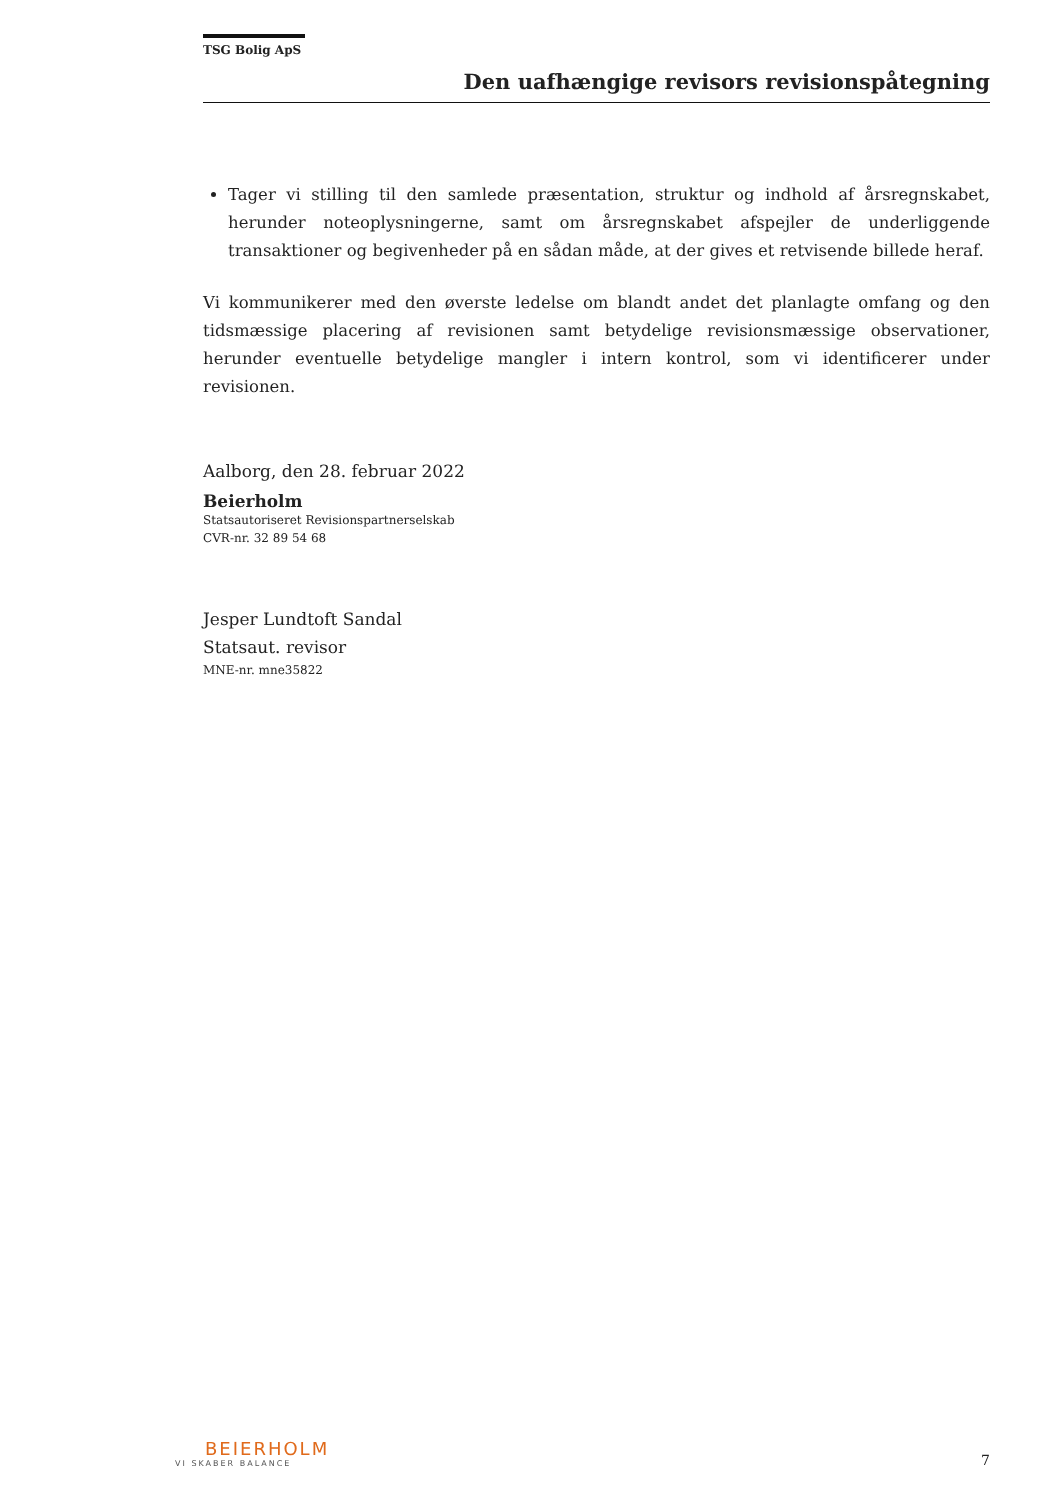TSG Bolig ApS
Den uafhængige revisors revisionspåtegning
Tager vi stilling til den samlede præsentation, struktur og indhold af årsregnskabet, herunder noteoplysningerne, samt om årsregnskabet afspejler de underliggende transaktioner og begivenheder på en sådan måde, at der gives et retvisende billede heraf.
Vi kommunikerer med den øverste ledelse om blandt andet det planlagte omfang og den tidsmæssige placering af revisionen samt betydelige revisionsmæssige observationer, herunder eventuelle betydelige mangler i intern kontrol, som vi identificerer under revisionen.
Aalborg, den 28. februar 2022
Beierholm
Statsautoriseret Revisionspartnerselskab
CVR-nr. 32 89 54 68
Jesper Lundtoft Sandal
Statsaut. revisor
MNE-nr. mne35822
BEIERHOLM
VI SKABER BALANCE
7